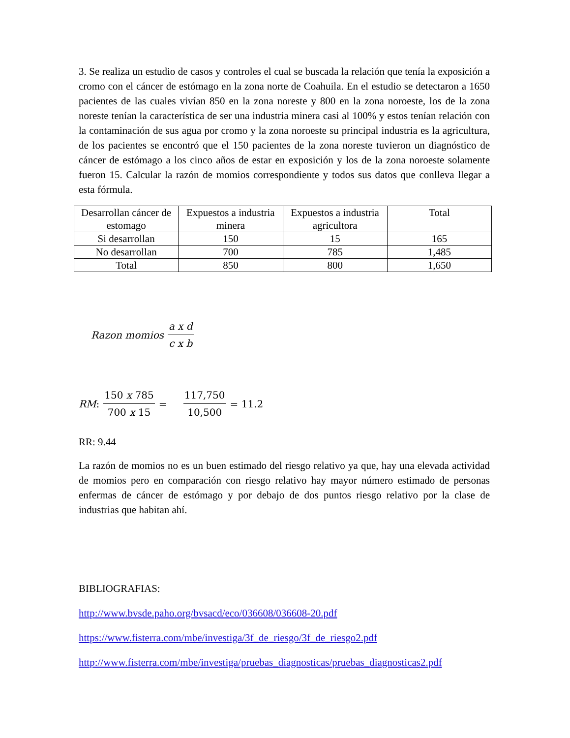3. Se realiza un estudio de casos y controles el cual se buscada la relación que tenía la exposición a cromo con el cáncer de estómago en la zona norte de Coahuila. En el estudio se detectaron a 1650 pacientes de las cuales vivían 850 en la zona noreste y 800 en la zona noroeste, los de la zona noreste tenían la característica de ser una industria minera casi al 100% y estos tenían relación con la contaminación de sus agua por cromo y la zona noroeste su principal industria es la agricultura, de los pacientes se encontró que el 150 pacientes de la zona noreste tuvieron un diagnóstico de cáncer de estómago a los cinco años de estar en exposición y los de la zona noroeste solamente fueron 15. Calcular la razón de momios correspondiente y todos sus datos que conlleva llegar a esta fórmula.
| Desarrollan cáncer de estomago | Expuestos a industria minera | Expuestos a industria agricultora | Total |
| Si desarrollan | 150 | 15 | 165 |
| No desarrollan | 700 | 785 | 1,485 |
| Total | 850 | 800 | 1,650 |
Razon momios a x d c x b
RM: 150 x 785 700 x 15 = 117,750 10,500 = 11.2
RR: 9.44
La razón de momios no es un buen estimado del riesgo relativo ya que, hay una elevada actividad de momios pero en comparación con riesgo relativo hay mayor número estimado de personas enfermas de cáncer de estómago y por debajo de dos puntos riesgo relativo por la clase de industrias que habitan ahí.
BIBLIOGRAFIAS:
http://www.bvsde.paho.org/bvsacd/eco/036608/036608-20.pdf
https://www.fisterra.com/mbe/investiga/3f_de_riesgo/3f_de_riesgo2.pdf
http://www.fisterra.com/mbe/investiga/pruebas_diagnosticas/pruebas_diagnosticas2.pdf